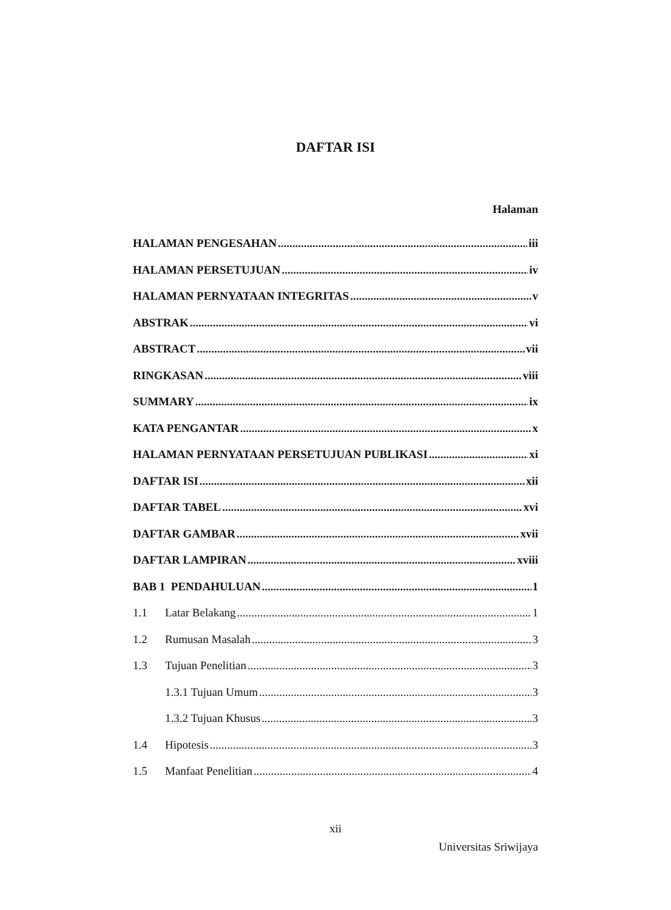DAFTAR ISI
Halaman
HALAMAN PENGESAHAN iii
HALAMAN PERSETUJUAN iv
HALAMAN PERNYATAAN INTEGRITAS v
ABSTRAK vi
ABSTRACT vii
RINGKASAN viii
SUMMARY ix
KATA PENGANTAR x
HALAMAN PERNYATAAN PERSETUJUAN PUBLIKASI xi
DAFTAR ISI xii
DAFTAR TABEL xvi
DAFTAR GAMBAR xvii
DAFTAR LAMPIRAN xviii
BAB 1 PENDAHULUAN 1
1.1 Latar Belakang 1
1.2 Rumusan Masalah 3
1.3 Tujuan Penelitian 3
1.3.1 Tujuan Umum 3
1.3.2 Tujuan Khusus 3
1.4 Hipotesis 3
1.5 Manfaat Penelitian 4
xii
Universitas Sriwijaya